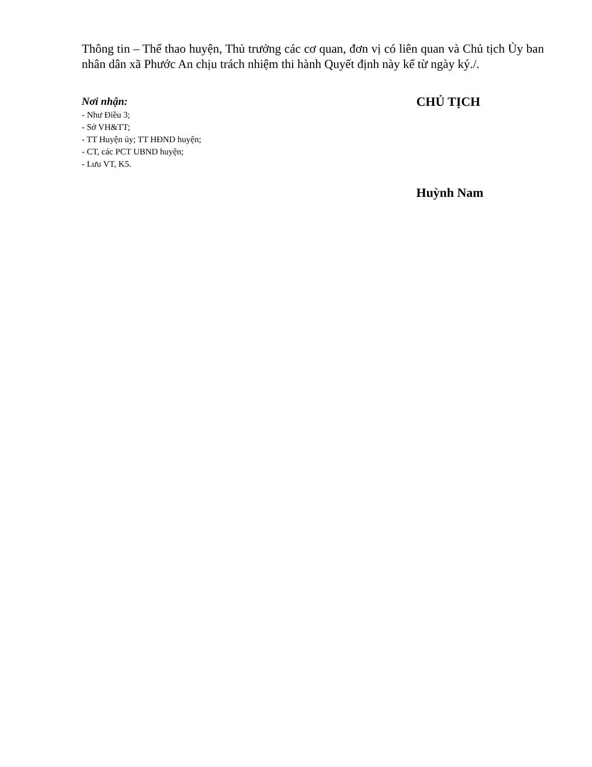Thông tin – Thể thao huyện, Thủ trưởng các cơ quan, đơn vị có liên quan và Chủ tịch Ủy ban nhân dân xã Phước An chịu trách nhiệm thi hành Quyết định này kể từ ngày ký./.
Nơi nhận:
- Như Điều 3;
- Sở VH&TT;
- TT Huyện ủy; TT HĐND huyện;
- CT, các PCT UBND huyện;
- Lưu VT, K5.
CHỦ TỊCH
Huỳnh Nam